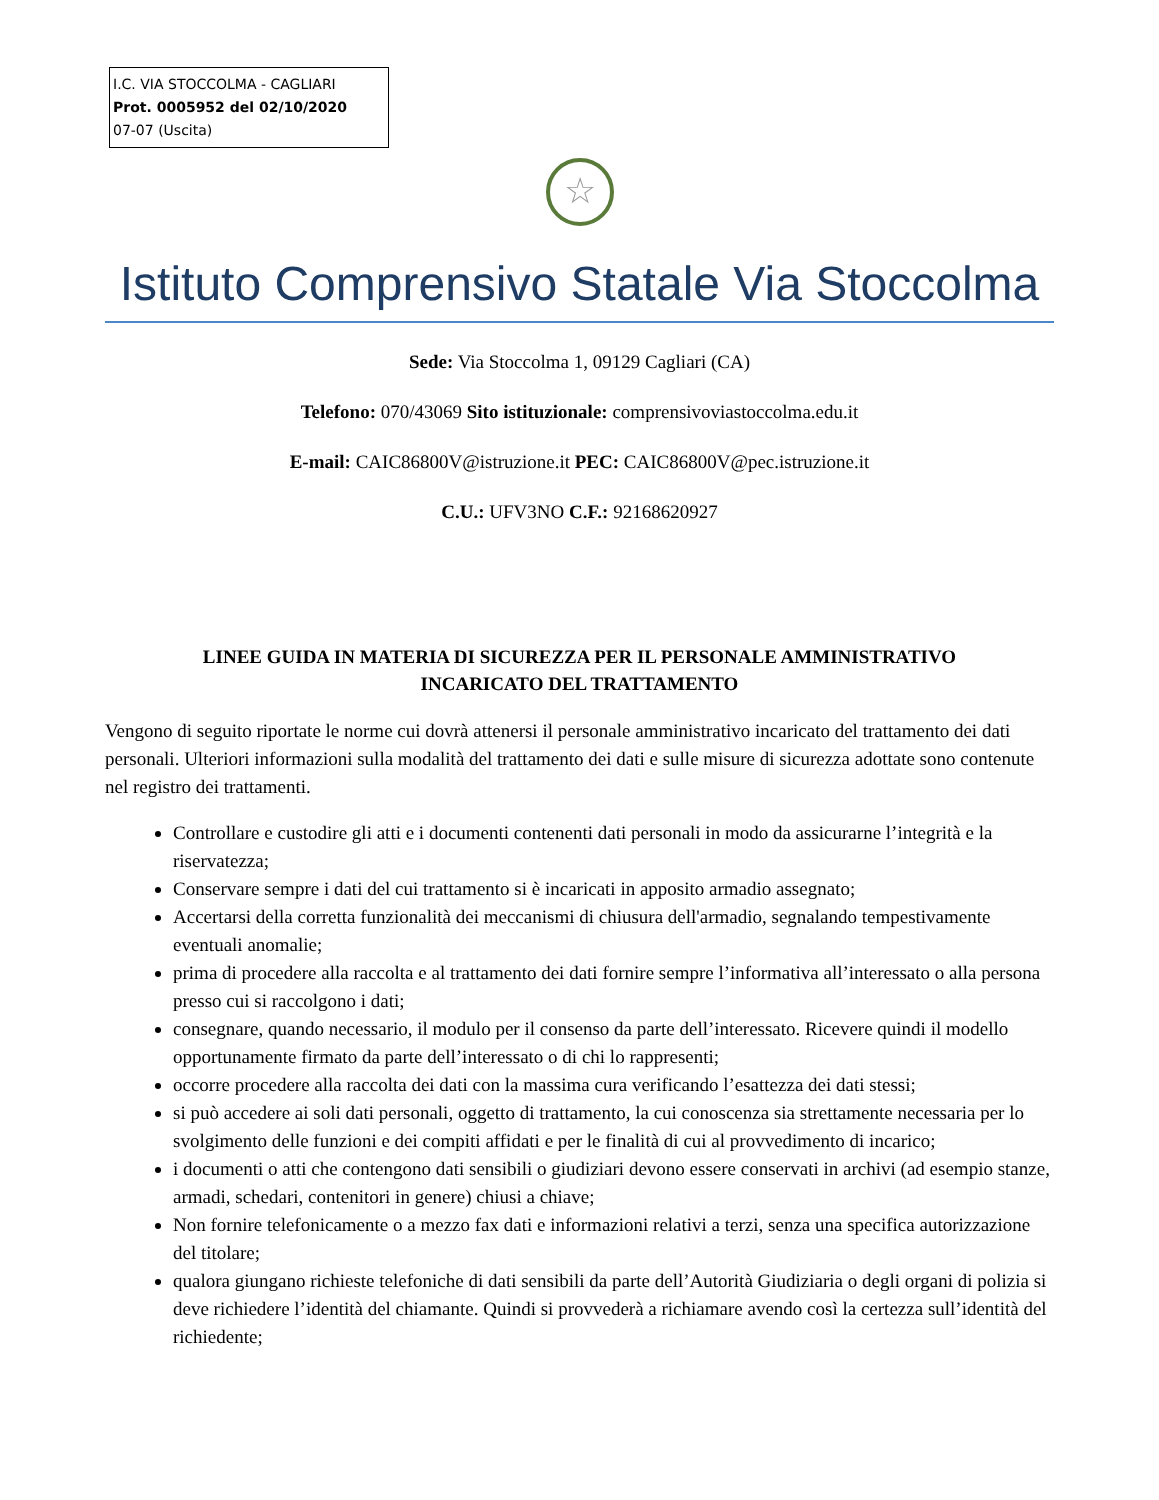I.C. VIA STOCCOLMA - CAGLIARI
Prot. 0005952 del 02/10/2020
07-07 (Uscita)
☆
Istituto Comprensivo Statale Via Stoccolma
Sede: Via Stoccolma 1, 09129 Cagliari (CA)
Telefono: 070/43069 Sito istituzionale: comprensivoviastoccolma.edu.it
E-mail: CAIC86800V@istruzione.it PEC: CAIC86800V@pec.istruzione.it
C.U.: UFV3NO C.F.: 92168620927
LINEE GUIDA IN MATERIA DI SICUREZZA PER IL PERSONALE AMMINISTRATIVO
INCARICATO DEL TRATTAMENTO
Vengono di seguito riportate le norme cui dovrà attenersi il personale amministrativo incaricato del trattamento dei dati personali. Ulteriori informazioni sulla modalità del trattamento dei dati e sulle misure di sicurezza adottate sono contenute nel registro dei trattamenti.
Controllare e custodire gli atti e i documenti contenenti dati personali in modo da assicurarne l’integrità e la riservatezza;
Conservare sempre i dati del cui trattamento si è incaricati in apposito armadio assegnato;
Accertarsi della corretta funzionalità dei meccanismi di chiusura dell'armadio, segnalando tempestivamente eventuali anomalie;
prima di procedere alla raccolta e al trattamento dei dati fornire sempre l’informativa all’interessato o alla persona presso cui si raccolgono i dati;
consegnare, quando necessario, il modulo per il consenso da parte dell’interessato. Ricevere quindi il modello opportunamente firmato da parte dell’interessato o di chi lo rappresenti;
occorre procedere alla raccolta dei dati con la massima cura verificando l’esattezza dei dati stessi;
si può accedere ai soli dati personali, oggetto di trattamento, la cui conoscenza sia strettamente necessaria per lo svolgimento delle funzioni e dei compiti affidati e per le finalità di cui al provvedimento di incarico;
i documenti o atti che contengono dati sensibili o giudiziari devono essere conservati in archivi (ad esempio stanze, armadi, schedari, contenitori in genere) chiusi a chiave;
Non fornire telefonicamente o a mezzo fax dati e informazioni relativi a terzi, senza una specifica autorizzazione del titolare;
qualora giungano richieste telefoniche di dati sensibili da parte dell’Autorità Giudiziaria o degli organi di polizia si deve richiedere l’identità del chiamante. Quindi si provvederà a richiamare avendo così la certezza sull’identità del richiedente;